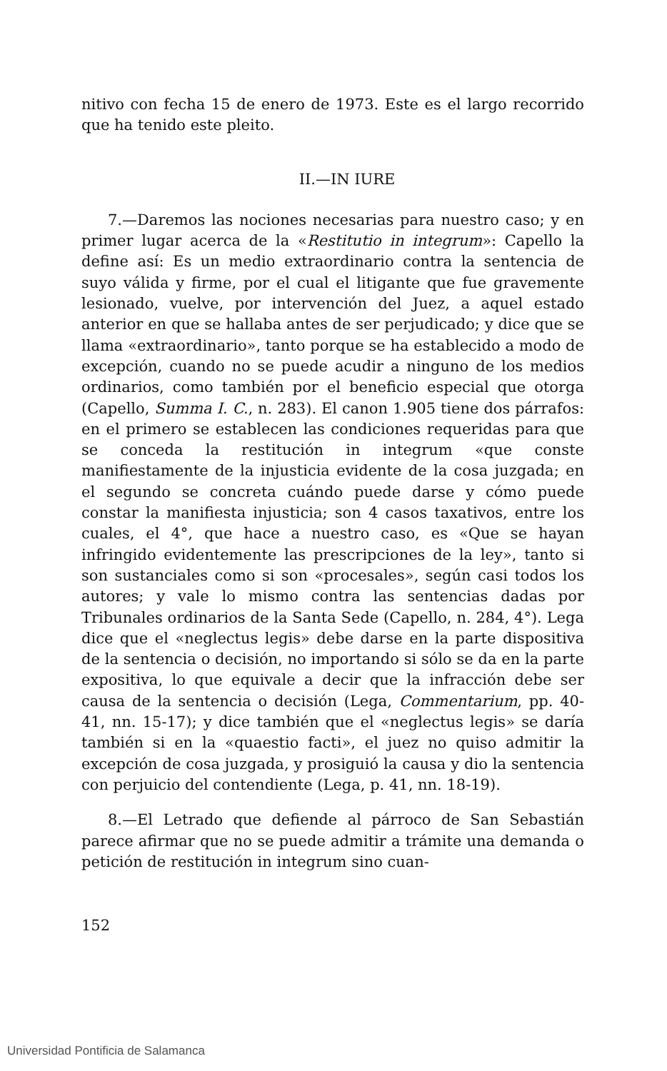nitivo con fecha 15 de enero de 1973. Este es el largo recorrido que ha tenido este pleito.
II.—IN IURE
7.—Daremos las nociones necesarias para nuestro caso; y en primer lugar acerca de la «Restitutio in integrum»: Capello la define así: Es un medio extraordinario contra la sentencia de suyo válida y firme, por el cual el litigante que fue gravemente lesionado, vuelve, por intervención del Juez, a aquel estado anterior en que se hallaba antes de ser perjudicado; y dice que se llama «extraordinario», tanto porque se ha establecido a modo de excepción, cuando no se puede acudir a ninguno de los medios ordinarios, como también por el beneficio especial que otorga (Capello, Summa I. C., n. 283). El canon 1.905 tiene dos párrafos: en el primero se establecen las condiciones requeridas para que se conceda la restitución in integrum «que conste manifiestamente de la injusticia evidente de la cosa juzgada; en el segundo se concreta cuándo puede darse y cómo puede constar la manifiesta injusticia; son 4 casos taxativos, entre los cuales, el 4°, que hace a nuestro caso, es «Que se hayan infringido evidentemente las prescripciones de la ley», tanto si son sustanciales como si son «procesales», según casi todos los autores; y vale lo mismo contra las sentencias dadas por Tribunales ordinarios de la Santa Sede (Capello, n. 284, 4°). Lega dice que el «neglectus legis» debe darse en la parte dispositiva de la sentencia o decisión, no importando si sólo se da en la parte expositiva, lo que equivale a decir que la infracción debe ser causa de la sentencia o decisión (Lega, Commentarium, pp. 40-41, nn. 15-17); y dice también que el «neglectus legis» se daría también si en la «quaestio facti», el juez no quiso admitir la excepción de cosa juzgada, y prosiguió la causa y dio la sentencia con perjuicio del contendiente (Lega, p. 41, nn. 18-19).
8.—El Letrado que defiende al párroco de San Sebastián parece afirmar que no se puede admitir a trámite una demanda o petición de restitución in integrum sino cuan-
152
Universidad Pontificia de Salamanca